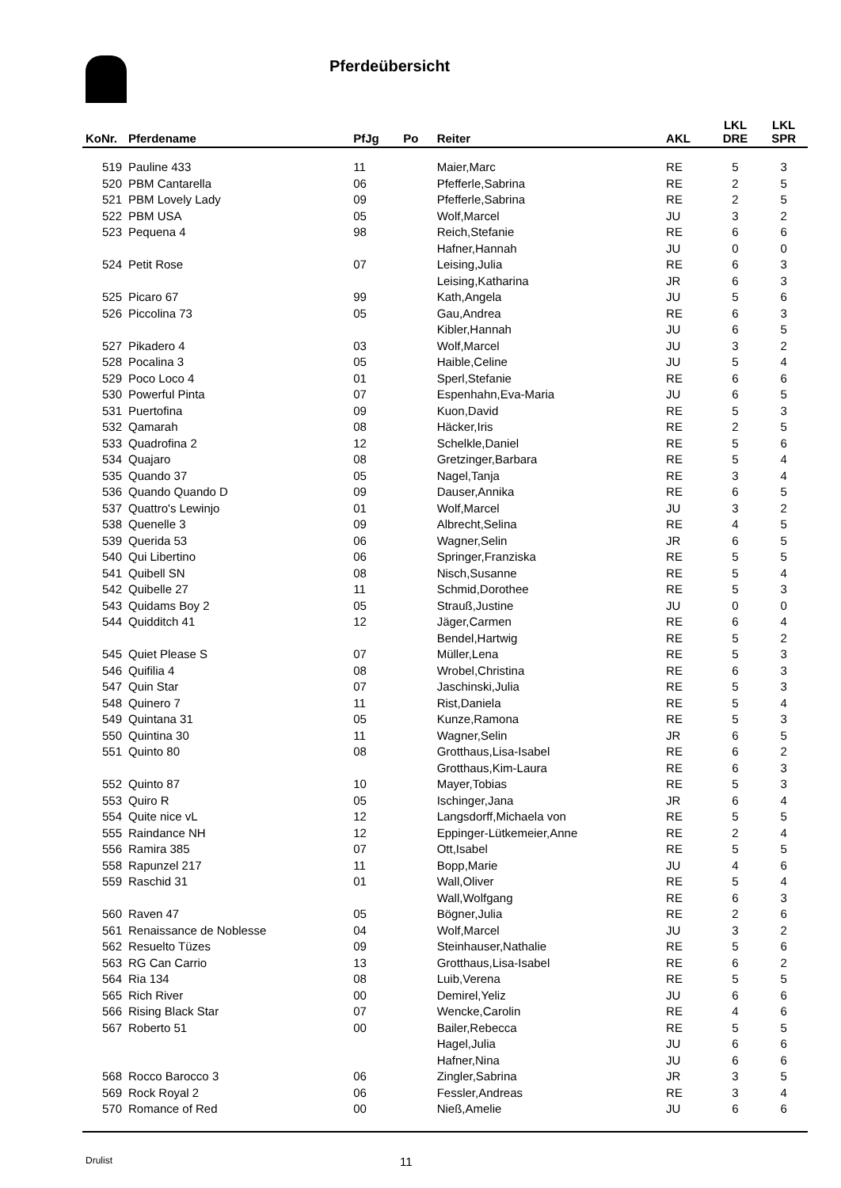Pferdeübersicht
| KoNr. | Pferdename | PfJg | Po | Reiter | AKL | LKL DRE | LKL SPR |
| --- | --- | --- | --- | --- | --- | --- | --- |
| 519 | Pauline 433 | 11 | | Maier,Marc | RE | 5 | 3 |
| 520 | PBM Cantarella | 06 | | Pfefferle,Sabrina | RE | 2 | 5 |
| 521 | PBM Lovely Lady | 09 | | Pfefferle,Sabrina | RE | 2 | 5 |
| 522 | PBM USA | 05 | | Wolf,Marcel | JU | 3 | 2 |
| 523 | Pequena 4 | 98 | | Reich,Stefanie | RE | 6 | 6 |
| | | | | Hafner,Hannah | JU | 0 | 0 |
| 524 | Petit Rose | 07 | | Leising,Julia | RE | 6 | 3 |
| | | | | Leising,Katharina | JR | 6 | 3 |
| 525 | Picaro 67 | 99 | | Kath,Angela | JU | 5 | 6 |
| 526 | Piccolina 73 | 05 | | Gau,Andrea | RE | 6 | 3 |
| | | | | Kibler,Hannah | JU | 6 | 5 |
| 527 | Pikadero 4 | 03 | | Wolf,Marcel | JU | 3 | 2 |
| 528 | Pocalina 3 | 05 | | Haible,Celine | JU | 5 | 4 |
| 529 | Poco Loco 4 | 01 | | Sperl,Stefanie | RE | 6 | 6 |
| 530 | Powerful Pinta | 07 | | Espenhahn,Eva-Maria | JU | 6 | 5 |
| 531 | Puertofina | 09 | | Kuon,David | RE | 5 | 3 |
| 532 | Qamarah | 08 | | Häcker,Iris | RE | 2 | 5 |
| 533 | Quadrofina 2 | 12 | | Schelkle,Daniel | RE | 5 | 6 |
| 534 | Quajaro | 08 | | Gretzinger,Barbara | RE | 5 | 4 |
| 535 | Quando 37 | 05 | | Nagel,Tanja | RE | 3 | 4 |
| 536 | Quando Quando D | 09 | | Dauser,Annika | RE | 6 | 5 |
| 537 | Quattro's Lewinjo | 01 | | Wolf,Marcel | JU | 3 | 2 |
| 538 | Quenelle 3 | 09 | | Albrecht,Selina | RE | 4 | 5 |
| 539 | Querida 53 | 06 | | Wagner,Selin | JR | 6 | 5 |
| 540 | Qui Libertino | 06 | | Springer,Franziska | RE | 5 | 5 |
| 541 | Quibell SN | 08 | | Nisch,Susanne | RE | 5 | 4 |
| 542 | Quibelle 27 | 11 | | Schmid,Dorothee | RE | 5 | 3 |
| 543 | Quidams Boy 2 | 05 | | Strauß,Justine | JU | 0 | 0 |
| 544 | Quidditch 41 | 12 | | Jäger,Carmen | RE | 6 | 4 |
| | | | | Bendel,Hartwig | RE | 5 | 2 |
| 545 | Quiet Please S | 07 | | Müller,Lena | RE | 5 | 3 |
| 546 | Quifilia 4 | 08 | | Wrobel,Christina | RE | 6 | 3 |
| 547 | Quin Star | 07 | | Jaschinski,Julia | RE | 5 | 3 |
| 548 | Quinero 7 | 11 | | Rist,Daniela | RE | 5 | 4 |
| 549 | Quintana 31 | 05 | | Kunze,Ramona | RE | 5 | 3 |
| 550 | Quintina 30 | 11 | | Wagner,Selin | JR | 6 | 5 |
| 551 | Quinto 80 | 08 | | Grotthaus,Lisa-Isabel | RE | 6 | 2 |
| | | | | Grotthaus,Kim-Laura | RE | 6 | 3 |
| 552 | Quinto 87 | 10 | | Mayer,Tobias | RE | 5 | 3 |
| 553 | Quiro R | 05 | | Ischinger,Jana | JR | 6 | 4 |
| 554 | Quite nice vL | 12 | | Langsdorff,Michaela von | RE | 5 | 5 |
| 555 | Raindance NH | 12 | | Eppinger-Lütkemeier,Anne | RE | 2 | 4 |
| 556 | Ramira 385 | 07 | | Ott,Isabel | RE | 5 | 5 |
| 558 | Rapunzel 217 | 11 | | Bopp,Marie | JU | 4 | 6 |
| 559 | Raschid 31 | 01 | | Wall,Oliver | RE | 5 | 4 |
| | | | | Wall,Wolfgang | RE | 6 | 3 |
| 560 | Raven 47 | 05 | | Bögner,Julia | RE | 2 | 6 |
| 561 | Renaissance de Noblesse | 04 | | Wolf,Marcel | JU | 3 | 2 |
| 562 | Resuelto Tüzes | 09 | | Steinhauser,Nathalie | RE | 5 | 6 |
| 563 | RG Can Carrio | 13 | | Grotthaus,Lisa-Isabel | RE | 6 | 2 |
| 564 | Ria 134 | 08 | | Luib,Verena | RE | 5 | 5 |
| 565 | Rich River | 00 | | Demirel,Yeliz | JU | 6 | 6 |
| 566 | Rising Black Star | 07 | | Wencke,Carolin | RE | 4 | 6 |
| 567 | Roberto 51 | 00 | | Bailer,Rebecca | RE | 5 | 5 |
| | | | | Hagel,Julia | JU | 6 | 6 |
| | | | | Hafner,Nina | JU | 6 | 6 |
| 568 | Rocco Barocco 3 | 06 | | Zingler,Sabrina | JR | 3 | 5 |
| 569 | Rock Royal 2 | 06 | | Fessler,Andreas | RE | 3 | 4 |
| 570 | Romance of Red | 00 | | Nieß,Amelie | JU | 6 | 6 |
Drulist 11